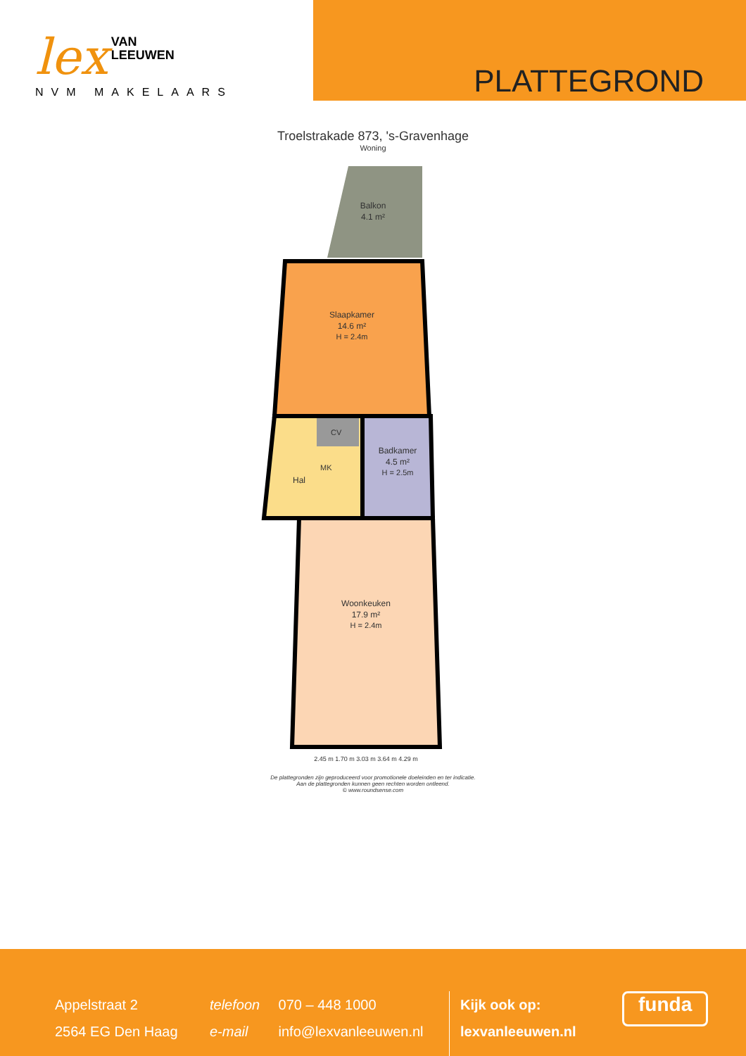lex VAN
LEEUWEN
NVM MAKELAARS
PLATTEGROND
Troelstrakade 873, 's-Gravenhage
Woning
Balkon
4.1 m²
Slaapkamer
14.6 m²
H = 2.4m
Hal
CV
MK
Badkamer
4.5 m²
H = 2.5m
Woonkeuken
17.9 m²
H = 2.4m
2.45 m 1.70 m 3.03 m 3.64 m 4.29 m
De plattegronden zijn geproduceerd voor promotionele doeleinden en ter indicatie.
Aan de plattegronden kunnen geen rechten worden ontleend.
© www.roundsense.com
Appelstraat 2
2564 EG Den Haag
telefoon 070 – 448 1000
e-mail info@lexvanleeuwen.nl
Kijk ook op:
lexvanleeuwen.nl
funda